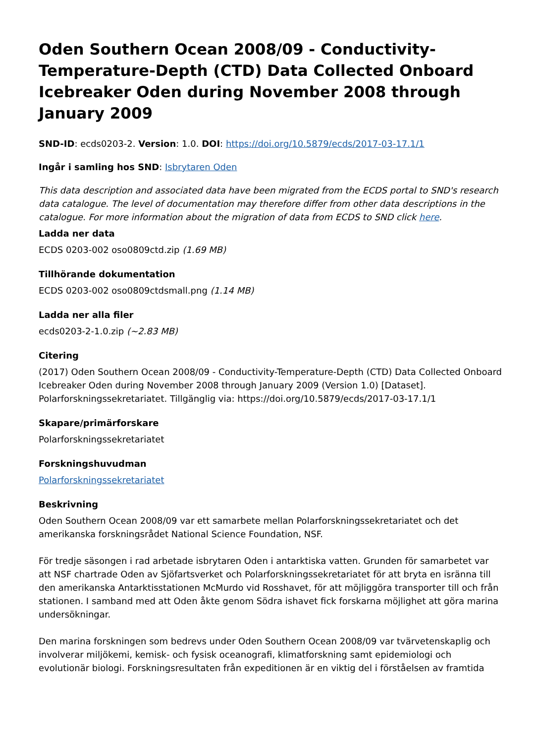Oden Southern Ocean 2008/09 - Conductivity-Temperature-Depth (CTD) Data Collected Onboard Icebreaker Oden during November 2008 through January 2009
SND-ID: ecds0203-2. Version: 1.0. DOI: https://doi.org/10.5879/ecds/2017-03-17.1/1
Ingår i samling hos SND: Isbrytaren Oden
This data description and associated data have been migrated from the ECDS portal to SND's research data catalogue. The level of documentation may therefore differ from other data descriptions in the catalogue. For more information about the migration of data from ECDS to SND click here.
Ladda ner data
ECDS 0203-002 oso0809ctd.zip (1.69 MB)
Tillhörande dokumentation
ECDS 0203-002 oso0809ctdsmall.png (1.14 MB)
Ladda ner alla filer
ecds0203-2-1.0.zip (~2.83 MB)
Citering
(2017) Oden Southern Ocean 2008/09 - Conductivity-Temperature-Depth (CTD) Data Collected Onboard Icebreaker Oden during November 2008 through January 2009 (Version 1.0) [Dataset]. Polarforskningssekretariatet. Tillgänglig via: https://doi.org/10.5879/ecds/2017-03-17.1/1
Skapare/primärforskare
Polarforskningssekretariatet
Forskningshuvudman
Polarforskningssekretariatet
Beskrivning
Oden Southern Ocean 2008/09 var ett samarbete mellan Polarforskningssekretariatet och det amerikanska forskningsrådet National Science Foundation, NSF.
För tredje säsongen i rad arbetade isbrytaren Oden i antarktiska vatten. Grunden för samarbetet var att NSF chartrade Oden av Sjöfartsverket och Polarforskningssekretariatet för att bryta en isränna till den amerikanska Antarktisstationen McMurdo vid Rosshavet, för att möjliggöra transporter till och från stationen. I samband med att Oden åkte genom Södra ishavet fick forskarna möjlighet att göra marina undersökningar.
Den marina forskningen som bedrevs under Oden Southern Ocean 2008/09 var tvärvetenskaplig och involverar miljökemi, kemisk- och fysisk oceanografi, klimatforskning samt epidemiologi och evolutionär biologi. Forskningsresultaten från expeditionen är en viktig del i förståelsen av framtida